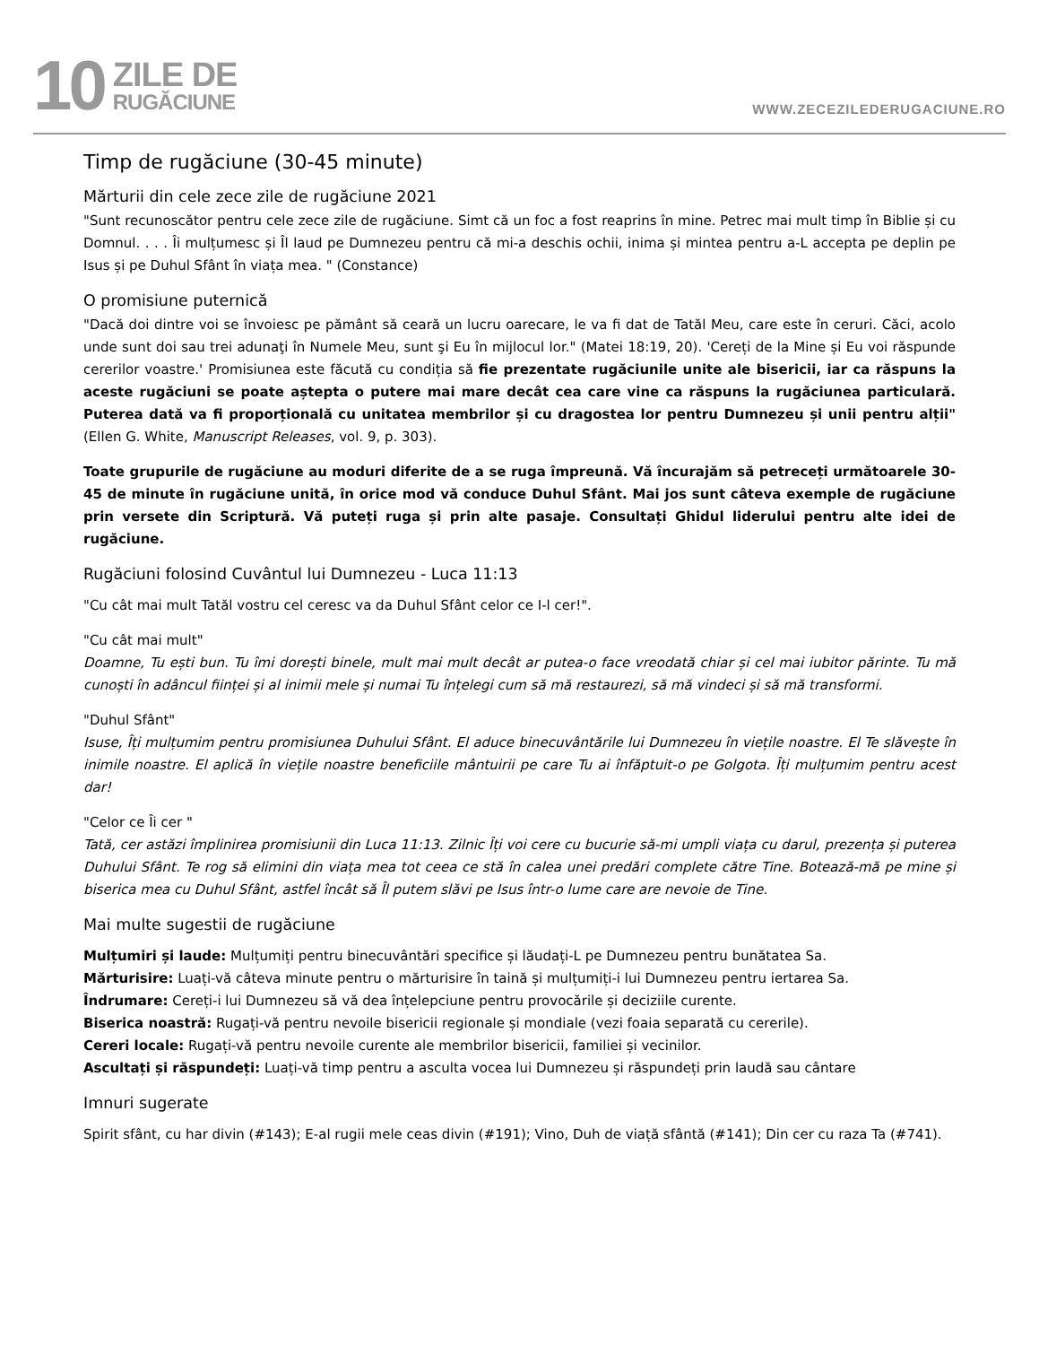10
ZILE DE
RUGĂCIUNE
WWW.ZECEZILEDERUGACIUNE.RO
Timp de rugăciune (30-45 minute)
Mărturii din cele zece zile de rugăciune 2021
"Sunt recunoscător pentru cele zece zile de rugăciune. Simt că un foc a fost reaprins în mine. Petrec mai mult timp în Biblie și cu Domnul. . . . Îi mulțumesc și Îl laud pe Dumnezeu pentru că mi-a deschis ochii, inima și mintea pentru a-L accepta pe deplin pe Isus și pe Duhul Sfânt în viața mea. " (Constance)
O promisiune puternică
"Dacă doi dintre voi se învoiesc pe pământ să ceară un lucru oarecare, le va fi dat de Tatăl Meu, care este în ceruri. Căci, acolo unde sunt doi sau trei adunaţi în Numele Meu, sunt şi Eu în mijlocul lor." (Matei 18:19, 20). 'Cereți de la Mine și Eu voi răspunde cererilor voastre.' Promisiunea este făcută cu condiția să fie prezentate rugăciunile unite ale bisericii, iar ca răspuns la aceste rugăciuni se poate aștepta o putere mai mare decât cea care vine ca răspuns la rugăciunea particulară. Puterea dată va fi proporțională cu unitatea membrilor și cu dragostea lor pentru Dumnezeu și unii pentru alții" (Ellen G. White, Manuscript Releases, vol. 9, p. 303).
Toate grupurile de rugăciune au moduri diferite de a se ruga împreună. Vă încurajăm să petreceți următoarele 30-45 de minute în rugăciune unită, în orice mod vă conduce Duhul Sfânt. Mai jos sunt câteva exemple de rugăciune prin versete din Scriptură. Vă puteți ruga și prin alte pasaje. Consultați Ghidul liderului pentru alte idei de rugăciune.
Rugăciuni folosind Cuvântul lui Dumnezeu - Luca 11:13
"Cu cât mai mult Tatăl vostru cel ceresc va da Duhul Sfânt celor ce I-l cer!".
"Cu cât mai mult"
Doamne, Tu ești bun. Tu îmi dorești binele, mult mai mult decât ar putea-o face vreodată chiar și cel mai iubitor părinte. Tu mă cunoști în adâncul ființei și al inimii mele și numai Tu înțelegi cum să mă restaurezi, să mă vindeci și să mă transformi.
"Duhul Sfânt"
Isuse, Îți mulțumim pentru promisiunea Duhului Sfânt. El aduce binecuvântările lui Dumnezeu în viețile noastre. El Te slăvește în inimile noastre. El aplică în viețile noastre beneficiile mântuirii pe care Tu ai înfăptuit-o pe Golgota. Îți mulțumim pentru acest dar!
"Celor ce Îi cer "
Tată, cer astăzi împlinirea promisiunii din Luca 11:13. Zilnic Îți voi cere cu bucurie să-mi umpli viața cu darul, prezența și puterea Duhului Sfânt. Te rog să elimini din viața mea tot ceea ce stă în calea unei predări complete către Tine. Botează-mă pe mine și biserica mea cu Duhul Sfânt, astfel încât să Îl putem slăvi pe Isus într-o lume care are nevoie de Tine.
Mai multe sugestii de rugăciune
Mulțumiri și laude: Mulțumiți pentru binecuvântări specifice și lăudați-L pe Dumnezeu pentru bunătatea Sa.
Mărturisire: Luați-vă câteva minute pentru o mărturisire în taină și mulțumiți-i lui Dumnezeu pentru iertarea Sa.
Îndrumare: Cereți-i lui Dumnezeu să vă dea înțelepciune pentru provocările și deciziile curente.
Biserica noastră: Rugați-vă pentru nevoile bisericii regionale și mondiale (vezi foaia separată cu cererile).
Cereri locale: Rugați-vă pentru nevoile curente ale membrilor bisericii, familiei și vecinilor.
Ascultați și răspundeți: Luați-vă timp pentru a asculta vocea lui Dumnezeu și răspundeți prin laudă sau cântare
Imnuri sugerate
Spirit sfânt, cu har divin (#143); E-al rugii mele ceas divin (#191); Vino, Duh de viață sfântă (#141); Din cer cu raza Ta (#741).